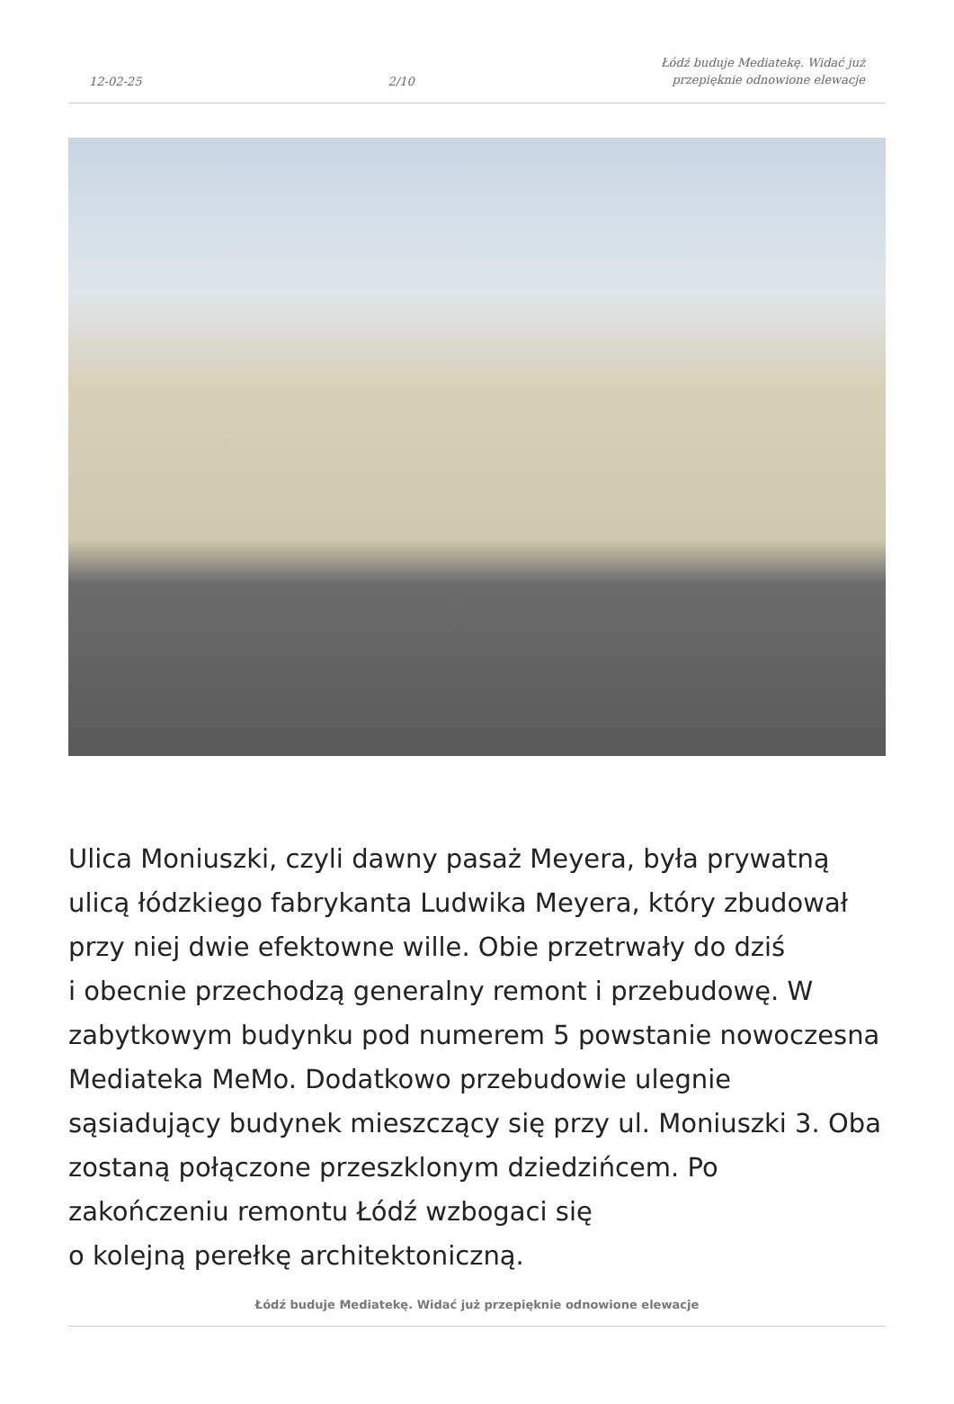12-02-25 2/10 Łódź buduje Mediatekę. Widać już
przepięknie odnowione elewacje
Ulica Moniuszki, czyli dawny pasaż Meyera, była prywatną ulicą łódzkiego fabrykanta Ludwika Meyera, który zbudował przy niej dwie efektowne wille. Obie przetrwały do dziś
i obecnie przechodzą generalny remont i przebudowę. W zabytkowym budynku pod numerem 5 powstanie nowoczesna Mediateka MeMo. Dodatkowo przebudowie ulegnie sąsiadujący budynek mieszczący się przy ul. Moniuszki 3. Oba zostaną połączone przeszklonym dziedzińcem. Po zakończeniu remontu Łódź wzbogaci się
o kolejną perełkę architektoniczną.
Łódź buduje Mediatekę. Widać już przepięknie odnowione elewacje